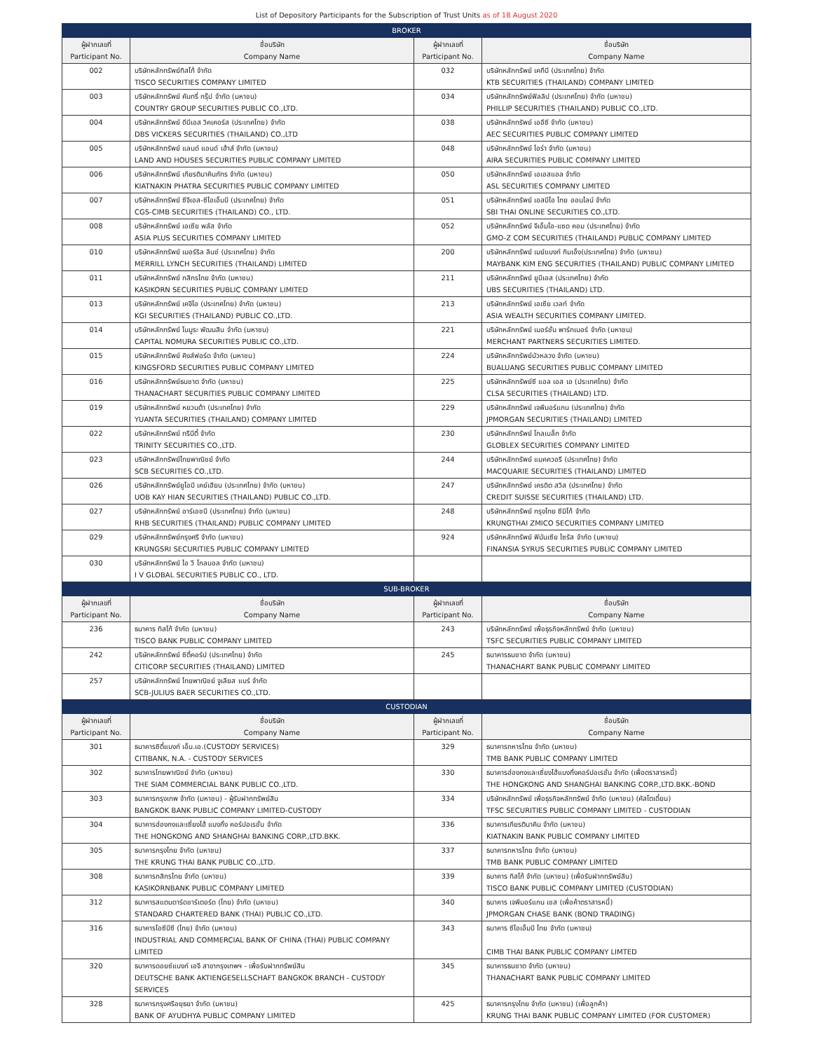List of Depository Participants for the Subscription of Trust Units as of 18 August 2020
| BROKER | | | |
| ผู้ฝากเลขที่ Participant No. | ชื่อบริษัท Company Name | ผู้ฝากเลขที่ Participant No. | ชื่อบริษัท Company Name |
| 002 | บริษัทหลักทรัพย์ทิสโก้ จำกัด TISCO SECURITIES COMPANY LIMITED | 032 | บริษัทหลักทรัพย์ เคทีบี (ประเทศไทย) จำกัด KTB SECURITIES (THAILAND) COMPANY LIMITED |
| 003 | บริษัทหลักทรัพย์ คันทรี่ กรุ๊ป จำกัด (มหาชน) COUNTRY GROUP SECURITIES PUBLIC CO.,LTD. | 034 | บริษัทหลักทรัพย์ฟิลลิป (ประเทศไทย) จำกัด (มหาชน) PHILLIP SECURITIES (THAILAND) PUBLIC CO.,LTD. |
| 004 | บริษัทหลักทรัพย์ ดีบีเอส วิคเคอร์ส (ประเทศไทย) จำกัด DBS VICKERS SECURITIES (THAILAND) CO.,LTD | 038 | บริษัทหลักทรัพย์ เออีซี จำกัด (มหาชน) AEC SECURITIES PUBLIC COMPANY LIMITED |
| 005 | บริษัทหลักทรัพย์ แลนด์ แอนด์ เฮ้าส์ จำกัด (มหาชน) LAND AND HOUSES SECURITIES PUBLIC COMPANY LIMITED | 048 | บริษัทหลักทรัพย์ ไอร่า จำกัด (มหาชน) AIRA SECURITIES PUBLIC COMPANY LIMITED |
| 006 | บริษัทหลักทรัพย์ เกียรตินาคินภัทร จำกัด (มหาชน) KIATNAKIN PHATRA SECURITIES PUBLIC COMPANY LIMITED | 050 | บริษัทหลักทรัพย์ เอเอสแอล จำกัด ASL SECURITIES COMPANY LIMITED |
| 007 | บริษัทหลักทรัพย์ ซีจีเอส-ซีไอเอ็มบี (ประเทศไทย) จำกัด CGS-CIMB SECURITIES (THAILAND) CO., LTD. | 051 | บริษัทหลักทรัพย์ เอสบีไอ ไทย ออนไลน์ จำกัด SBI THAI ONLINE SECURITIES CO.,LTD. |
| 008 | บริษัทหลักทรัพย์ เอเซีย พลัส จำกัด ASIA PLUS SECURITIES COMPANY LIMITED | 052 | บริษัทหลักทรัพย์ จีเอ็มโอ-แซด คอม (ประเทศไทย) จำกัด GMO-Z COM SECURITIES (THAILAND) PUBLIC COMPANY LIMITED |
| 010 | บริษัทหลักทรัพย์ เมอร์ริล ลินช์ (ประเทศไทย) จำกัด MERRILL LYNCH SECURITIES (THAILAND) LIMITED | 200 | บริษัทหลักทรัพย์ เมย์แบงก์ กิมเอ็ง(ประเทศไทย) จำกัด (มหาชน) MAYBANK KIM ENG SECURITIES (THAILAND) PUBLIC COMPANY LIMITED |
| 011 | บริษัทหลักทรัพย์ กสิกรไทย จำกัด (มหาชน) KASIKORN SECURITIES PUBLIC COMPANY LIMITED | 211 | บริษัทหลักทรัพย์ ยูบีเอส (ประเทศไทย) จำกัด UBS SECURITIES (THAILAND) LTD. |
| 013 | บริษัทหลักทรัพย์ เคจีไอ (ประเทศไทย) จำกัด (มหาชน) KGI SECURITIES (THAILAND) PUBLIC CO.,LTD. | 213 | บริษัทหลักทรัพย์ เอเซีย เวลท์ จำกัด ASIA WEALTH SECURITIES COMPANY LIMITED. |
| 014 | บริษัทหลักทรัพย์ โนมูระ พัฒนสิน จำกัด (มหาชน) CAPITAL NOMURA SECURITIES PUBLIC CO.,LTD. | 221 | บริษัทหลักทรัพย์ เมอร์ชั่น พาร์ทเนอร์ จำกัด (มหาชน) MERCHANT PARTNERS SECURITIES LIMITED. |
| 015 | บริษัทหลักทรัพย์ คิงส์ฟอร์ด จำกัด (มหาชน) KINGSFORD SECURITIES PUBLIC COMPANY LIMITED | 224 | บริษัทหลักทรัพย์บัวหลวง จำกัด (มหาชน) BUALUANG SECURITIES PUBLIC COMPANY LIMITED |
| 016 | บริษัทหลักทรัพย์ธนชาต จำกัด (มหาชน) THANACHART SECURITIES PUBLIC COMPANY LIMITED | 225 | บริษัทหลักทรัพย์ซี แอล เอส เอ (ประเทศไทย) จำกัด CLSA SECURITIES (THAILAND) LTD. |
| 019 | บริษัทหลักทรัพย์ หยวนต้า (ประเทศไทย) จำกัด YUANTA SECURITIES (THAILAND) COMPANY LIMITED | 229 | บริษัทหลักทรัพย์ เจพีมอร์แกน (ประเทศไทย) จำกัด JPMORGAN SECURITIES (THAILAND) LIMITED |
| 022 | บริษัทหลักทรัพย์ ทรีนีตี้ จำกัด TRINITY SECURITIES CO.,LTD. | 230 | บริษัทหลักทรัพย์ โกลเบล็ก จำกัด GLOBLEX SECURITIES COMPANY LIMITED |
| 023 | บริษัทหลักทรัพย์ไทยพาณิชย์ จำกัด SCB SECURITIES CO.,LTD. | 244 | บริษัทหลักทรัพย์ แมคควอรี (ประเทศไทย) จำกัด MACQUARIE SECURITIES (THAILAND) LIMITED |
| 026 | บริษัทหลักทรัพย์ยูโอบี เคย์เฮียน (ประเทศไทย) จำกัด (มหาชน) UOB KAY HIAN SECURITIES (THAILAND) PUBLIC CO.,LTD. | 247 | บริษัทหลักทรัพย์ เครดิต สวิส (ประเทศไทย) จำกัด CREDIT SUISSE SECURITIES (THAILAND) LTD. |
| 027 | บริษัทหลักทรัพย์ อาร์เอชบี (ประเทศไทย) จำกัด (มหาชน) RHB SECURITIES (THAILAND) PUBLIC COMPANY LIMITED | 248 | บริษัทหลักทรัพย์ กรุงไทย ซีมิโก้ จำกัด KRUNGTHAI ZMICO SECURITIES COMPANY LIMITED |
| 029 | บริษัทหลักทรัพย์กรุงศรี จำกัด (มหาชน) KRUNGSRI SECURITIES PUBLIC COMPANY LIMITED | 924 | บริษัทหลักทรัพย์ ฟินันเซีย ไซรัส จำกัด (มหาชน) FINANSIA SYRUS SECURITIES PUBLIC COMPANY LIMITED |
| 030 | บริษัทหลักทรัพย์ ไอ วี โกลบอล จำกัด (มหาชน) I V GLOBAL SECURITIES PUBLIC CO., LTD. | | |
| SUB-BROKER | | | |
| ผู้ฝากเลขที่ Participant No. | ชื่อบริษัท Company Name | ผู้ฝากเลขที่ Participant No. | ชื่อบริษัท Company Name |
| 236 | ธนาคาร ทิสโก้ จำกัด (มหาชน) TISCO BANK PUBLIC COMPANY LIMITED | 243 | บริษัทหลักทรัพย์ เพื่อธุรกิจหลักทรัพย์ จำกัด (มหาชน) TSFC SECURITIES PUBLIC COMPANY LIMITED |
| 242 | บริษัทหลักทรัพย์ ซิตี้คอร์ป (ประเทศไทย) จำกัด CITICORP SECURITIES (THAILAND) LIMITED | 245 | ธนาคารธนชาต จำกัด (มหาชน) THANACHART BANK PUBLIC COMPANY LIMITED |
| 257 | บริษัทหลักทรัพย์ ไทยพาณิชย์ จูเลียส แบร์ จำกัด SCB-JULIUS BAER SECURITIES CO.,LTD. | | |
| CUSTODIAN | | | |
| ผู้ฝากเลขที่ Participant No. | ชื่อบริษัท Company Name | ผู้ฝากเลขที่ Participant No. | ชื่อบริษัท Company Name |
| 301 | ธนาคารซิตี้แบงก์ เอ็น.เอ.(CUSTODY SERVICES) CITIBANK, N.A. - CUSTODY SERVICES | 329 | ธนาคารทหารไทย จำกัด (มหาชน) TMB BANK PUBLIC COMPANY LIMITED |
| 302 | ธนาคารไทยพาณิชย์ จำกัด (มหาชน) THE SIAM COMMERCIAL BANK PUBLIC CO.,LTD. | 330 | ธนาคารฮ่องกงและเซี่ยงไฮ้แบงกิ้งคอร์ปอเรชั่น จำกัด (เพื่อตราสารหนี้) THE HONGKONG AND SHANGHAI BANKING CORP.,LTD.BKK.-BOND |
| 303 | ธนาคารกรุงเทพ จำกัด (มหาชน) - ผู้รับฝากทรัพย์สิน BANGKOK BANK PUBLIC COMPANY LIMITED-CUSTODY | 334 | บริษัทหลักทรัพย์ เพื่อธุรกิจหลักทรัพย์ จำกัด (มหาชน) (คัสโตเดี้ยน) TFSC SECURITIES PUBLIC COMPANY LIMITED - CUSTODIAN |
| 304 | ธนาคารฮ่องกงและเซี่ยงไฮ้ แบงกิ้ง คอร์ปอเรชั่น จำกัด THE HONGKONG AND SHANGHAI BANKING CORP.,LTD.BKK. | 336 | ธนาคารเกียรตินาคิน จำกัด (มหาชน) KIATNAKIN BANK PUBLIC COMPANY LIMITED |
| 305 | ธนาคารกรุงไทย จำกัด (มหาชน) THE KRUNG THAI BANK PUBLIC CO.,LTD. | 337 | ธนาคารทหารไทย จำกัด (มหาชน) TMB BANK PUBLIC COMPANY LIMITED |
| 308 | ธนาคารกสิกรไทย จำกัด (มหาชน) KASIKORNBANK PUBLIC COMPANY LIMITED | 339 | ธนาคาร ทิสโก้ จำกัด (มหาชน) (เพื่อรับฝากทรัพย์สิน) TISCO BANK PUBLIC COMPANY LIMITED (CUSTODIAN) |
| 312 | ธนาคารสแตนดาร์ดชาร์เตอร์ด (ไทย) จำกัด (มหาชน) STANDARD CHARTERED BANK (THAI) PUBLIC CO.,LTD. | 340 | ธนาคาร เจพีมอร์แกน เชส (เพื่อค้าตราสารหนี้) JPMORGAN CHASE BANK (BOND TRADING) |
| 316 | ธนาคารไอซีบีซี (ไทย) จำกัด (มหาชน) INDUSTRIAL AND COMMERCIAL BANK OF CHINA (THAI) PUBLIC COMPANY LIMITED | 343 | ธนาคาร ซีไอเอ็มบี ไทย จำกัด (มหาชน) CIMB THAI BANK PUBLIC COMPANY LIMTED |
| 320 | ธนาคารดอยซ์แบงก์ เอจี สาขากรุงเทพฯ - เพื่อรับฝากทรัพย์สิน DEUTSCHE BANK AKTIENGESELLSCHAFT BANGKOK BRANCH - CUSTODY SERVICES | 345 | ธนาคารธนชาต จำกัด (มหาชน) THANACHART BANK PUBLIC COMPANY LIMITED |
| 328 | ธนาคารกรุงศรีอยุธยา จำกัด (มหาชน) BANK OF AYUDHYA PUBLIC COMPANY LIMITED | 425 | ธนาคารกรุงไทย จำกัด (มหาชน) (เพื่อลูกค้า) KRUNG THAI BANK PUBLIC COMPANY LIMITED (FOR CUSTOMER) |